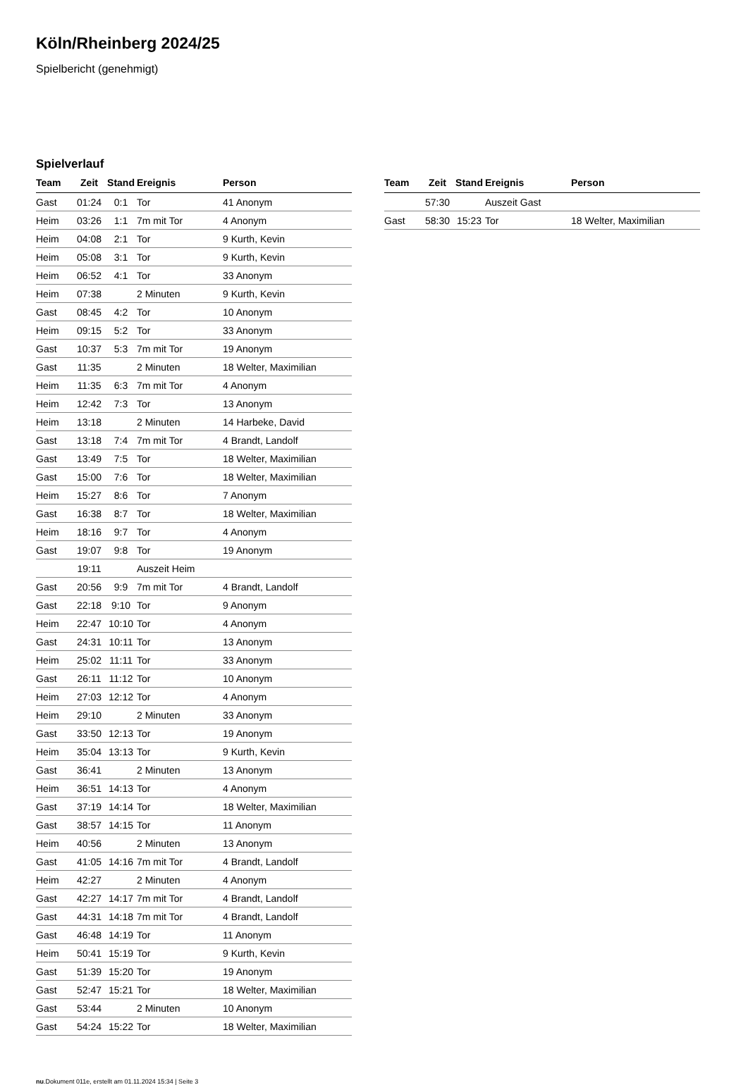Köln/Rheinberg 2024/25
Spielbericht (genehmigt)
Spielverlauf
| Team | Zeit | Stand | Ereignis | Person |
| --- | --- | --- | --- | --- |
| Gast | 01:24 | 0:1 | Tor | 41 Anonym |
| Heim | 03:26 | 1:1 | 7m mit Tor | 4 Anonym |
| Heim | 04:08 | 2:1 | Tor | 9 Kurth, Kevin |
| Heim | 05:08 | 3:1 | Tor | 9 Kurth, Kevin |
| Heim | 06:52 | 4:1 | Tor | 33 Anonym |
| Heim | 07:38 | | 2 Minuten | 9 Kurth, Kevin |
| Gast | 08:45 | 4:2 | Tor | 10 Anonym |
| Heim | 09:15 | 5:2 | Tor | 33 Anonym |
| Gast | 10:37 | 5:3 | 7m mit Tor | 19 Anonym |
| Gast | 11:35 | | 2 Minuten | 18 Welter, Maximilian |
| Heim | 11:35 | 6:3 | 7m mit Tor | 4 Anonym |
| Heim | 12:42 | 7:3 | Tor | 13 Anonym |
| Heim | 13:18 | | 2 Minuten | 14 Harbeke, David |
| Gast | 13:18 | 7:4 | 7m mit Tor | 4 Brandt, Landolf |
| Gast | 13:49 | 7:5 | Tor | 18 Welter, Maximilian |
| Gast | 15:00 | 7:6 | Tor | 18 Welter, Maximilian |
| Heim | 15:27 | 8:6 | Tor | 7 Anonym |
| Gast | 16:38 | 8:7 | Tor | 18 Welter, Maximilian |
| Heim | 18:16 | 9:7 | Tor | 4 Anonym |
| Gast | 19:07 | 9:8 | Tor | 19 Anonym |
| | 19:11 | | Auszeit Heim | |
| Gast | 20:56 | 9:9 | 7m mit Tor | 4 Brandt, Landolf |
| Gast | 22:18 | 9:10 | Tor | 9 Anonym |
| Heim | 22:47 | 10:10 | Tor | 4 Anonym |
| Gast | 24:31 | 10:11 | Tor | 13 Anonym |
| Heim | 25:02 | 11:11 | Tor | 33 Anonym |
| Gast | 26:11 | 11:12 | Tor | 10 Anonym |
| Heim | 27:03 | 12:12 | Tor | 4 Anonym |
| Heim | 29:10 | | 2 Minuten | 33 Anonym |
| Gast | 33:50 | 12:13 | Tor | 19 Anonym |
| Heim | 35:04 | 13:13 | Tor | 9 Kurth, Kevin |
| Gast | 36:41 | | 2 Minuten | 13 Anonym |
| Heim | 36:51 | 14:13 | Tor | 4 Anonym |
| Gast | 37:19 | 14:14 | Tor | 18 Welter, Maximilian |
| Gast | 38:57 | 14:15 | Tor | 11 Anonym |
| Heim | 40:56 | | 2 Minuten | 13 Anonym |
| Gast | 41:05 | 14:16 | 7m mit Tor | 4 Brandt, Landolf |
| Heim | 42:27 | | 2 Minuten | 4 Anonym |
| Gast | 42:27 | 14:17 | 7m mit Tor | 4 Brandt, Landolf |
| Gast | 44:31 | 14:18 | 7m mit Tor | 4 Brandt, Landolf |
| Gast | 46:48 | 14:19 | Tor | 11 Anonym |
| Heim | 50:41 | 15:19 | Tor | 9 Kurth, Kevin |
| Gast | 51:39 | 15:20 | Tor | 19 Anonym |
| Gast | 52:47 | 15:21 | Tor | 18 Welter, Maximilian |
| Gast | 53:44 | | 2 Minuten | 10 Anonym |
| Gast | 54:24 | 15:22 | Tor | 18 Welter, Maximilian |
| Team | Zeit | Stand | Ereignis | Person |
| --- | --- | --- | --- | --- |
| | 57:30 | | Auszeit Gast | |
| Gast | 58:30 | 15:23 | Tor | 18 Welter, Maximilian |
nu.Dokument 011e, erstellt am 01.11.2024 15:34 | Seite 3